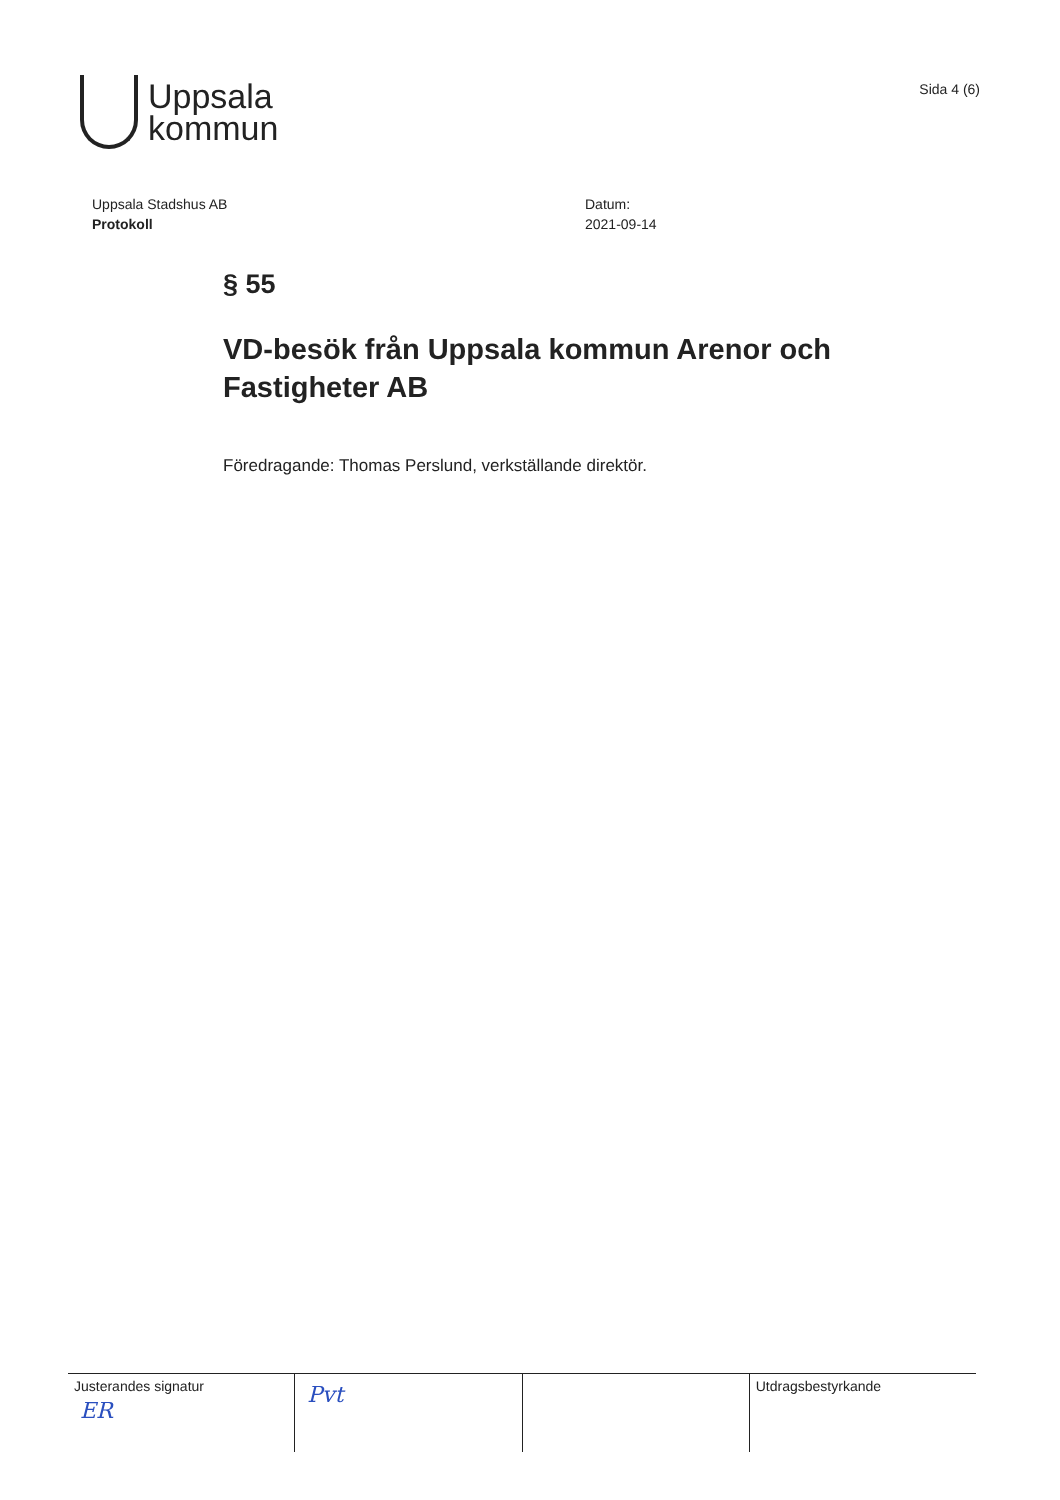Uppsala
kommun
Sida 4 (6)
Uppsala Stadshus AB
Protokoll
Datum:
2021-09-14
§ 55
VD-besök från Uppsala kommun Arenor och Fastigheter AB
Föredragande: Thomas Perslund, verkställande direktör.
Justerandes signatur
ER
Pvt
Utdragsbestyrkande